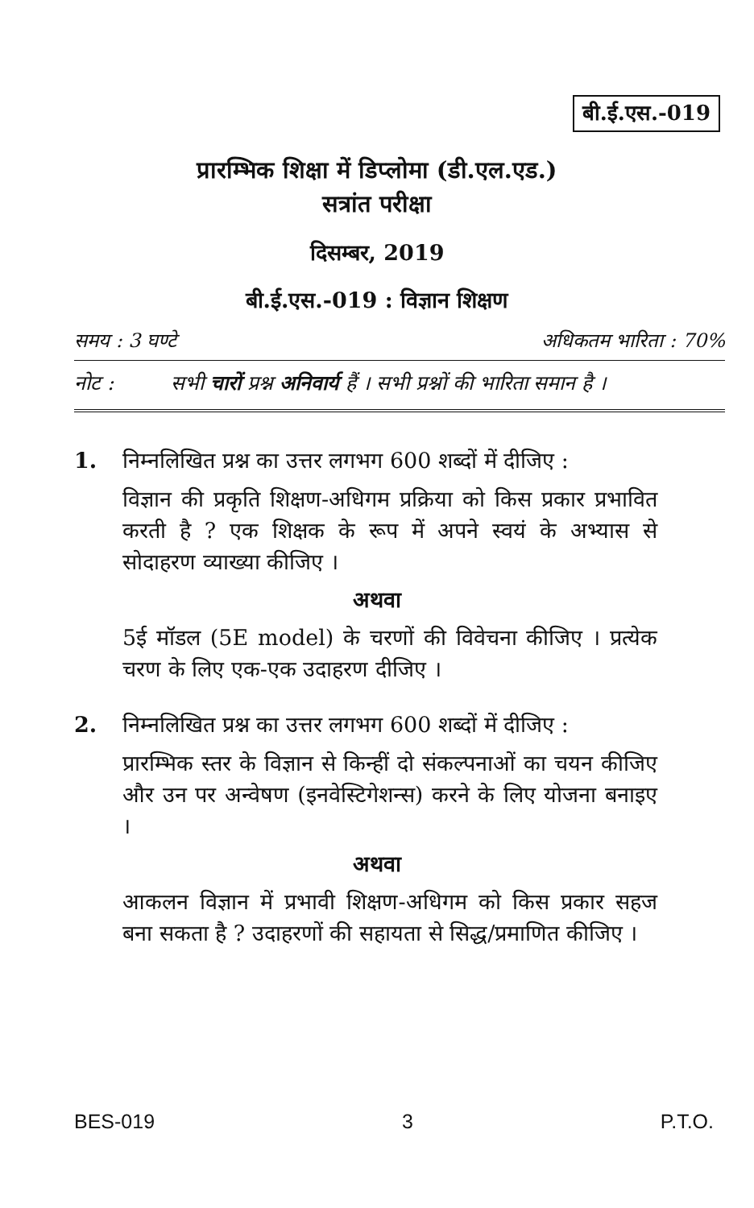बी.ई.एस.-019
प्रारम्भिक शिक्षा में डिप्लोमा (डी.एल.एड.)
सत्रांत परीक्षा
दिसम्बर, 2019
बी.ई.एस.-019 : विज्ञान शिक्षण
समय : 3 घण्टे अधिकतम भारिता : 70%
नोट : सभी चारों प्रश्न अनिवार्य हैं । सभी प्रश्नों की भारिता समान है ।
1. निम्नलिखित प्रश्न का उत्तर लगभग 600 शब्दों में दीजिए :
विज्ञान की प्रकृति शिक्षण-अधिगम प्रक्रिया को किस प्रकार प्रभावित करती है ? एक शिक्षक के रूप में अपने स्वयं के अभ्यास से सोदाहरण व्याख्या कीजिए ।
अथवा
5ई मॉडल (5E model) के चरणों की विवेचना कीजिए । प्रत्येक चरण के लिए एक-एक उदाहरण दीजिए ।
2. निम्नलिखित प्रश्न का उत्तर लगभग 600 शब्दों में दीजिए :
प्रारम्भिक स्तर के विज्ञान से किन्हीं दो संकल्पनाओं का चयन कीजिए और उन पर अन्वेषण (इनवेस्टिगेशन्स) करने के लिए योजना बनाइए ।
अथवा
आकलन विज्ञान में प्रभावी शिक्षण-अधिगम को किस प्रकार सहज बना सकता है ? उदाहरणों की सहायता से सिद्ध/प्रमाणित कीजिए ।
BES-019 3 P.T.O.